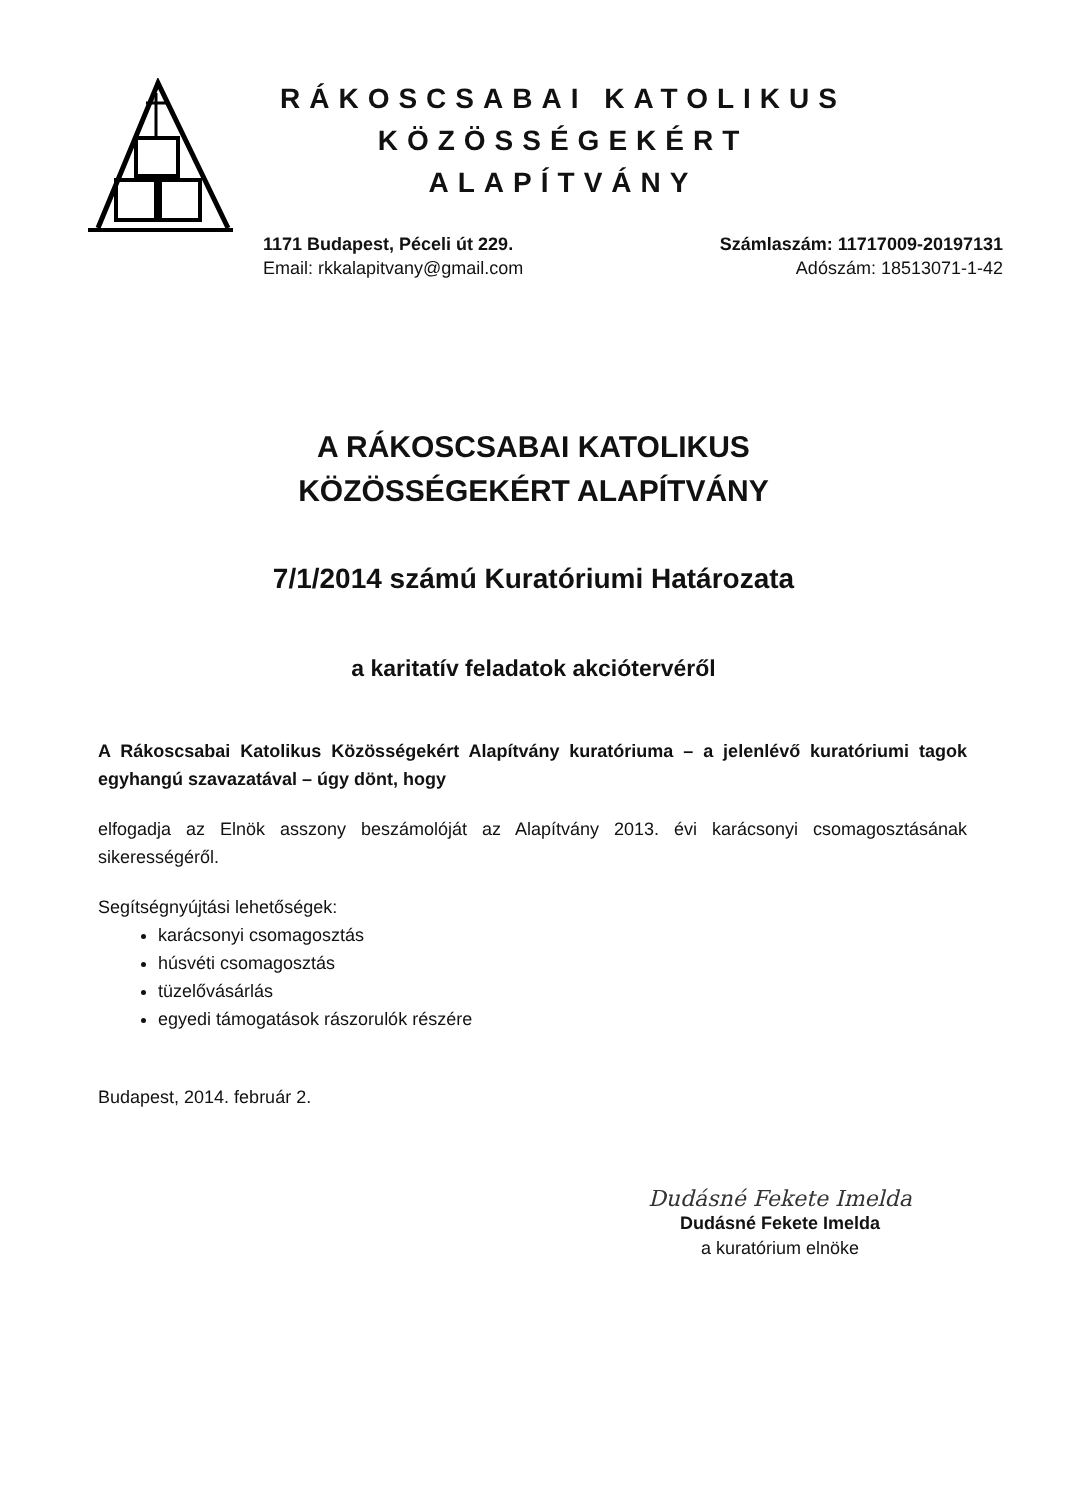RÁKOSCSABAI KATOLIKUS
KÖZÖSSÉGEKÉRT ALAPÍTVÁNY
1171 Budapest, Péceli út 229.
Email: rkkalapitvany@gmail.com
Számlaszám: 11717009-20197131
Adószám: 18513071-1-42
A RÁKOSCSABAI KATOLIKUS
KÖZÖSSÉGEKÉRT ALAPÍTVÁNY
7/1/2014 számú Kuratóriumi Határozata
a karitatív feladatok akciótervéről
A Rákoscsabai Katolikus Közösségekért Alapítvány kuratóriuma – a jelenlévő kuratóriumi tagok egyhangú szavazatával – úgy dönt, hogy
elfogadja az Elnök asszony beszámolóját az Alapítvány 2013. évi karácsonyi csomagosztásának sikerességéről.
Segítségnyújtási lehetőségek:
karácsonyi csomagosztás
húsvéti csomagosztás
tüzelővásárlás
egyedi támogatások rászorulók részére
Budapest, 2014. február 2.
Dudásné Fekete Imelda
Dudásné Fekete Imelda
a kuratórium elnöke